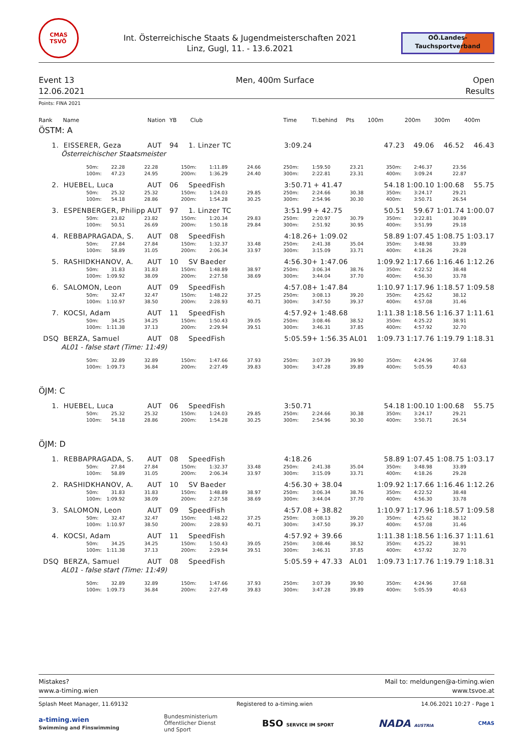CMAS
TSVÖ
Int. Österreichische Staats & Jugendmeisterschaften 2021
Linz, Gugl, 11. - 13.6.2021
OÖ.Landes-
Tauchsportverband
Event 13
12.06.2021
Men, 400m Surface Open
Results
Points: FINA 2021
| Rank | Name | Nation | YB | Club | Time | Ti.behind | Pts | 100m | 200m | 300m | 400m |
| --- | --- | --- | --- | --- | --- | --- | --- | --- | --- | --- | --- |
ÖSTM: A
| 1. | EISSERER, Geza | AUT | 94 | 1. Linzer TC | 3:09.24 | | | 47.23 | 49.06 | 46.52 | 46.43 |
Österreichischer Staatsmeister
| | 50m: | 22.28 | 22.28 | 150m: | 1:11.89 | 24.66 | 250m: | 1:59.50 | 23.21 | 350m: | 2:46.37 | 23.56 | |
| | 100m: | 47.23 | 24.95 | 200m: | 1:36.29 | 24.40 | 300m: | 2:22.81 | 23.31 | 400m: | 3:09.24 | 22.87 | |
| 2. | HUEBEL, Luca | AUT | 06 | SpeedFish | 3:50.71 | + 41.47 | | 54.18 | 1:00.10 | 1:00.68 | 55.75 |
| | 50m: | 25.32 | 25.32 | 150m: | 1:24.03 | 29.85 | 250m: | 2:24.66 | 30.38 | 350m: | 3:24.17 | 29.21 | |
| | 100m: | 54.18 | 28.86 | 200m: | 1:54.28 | 30.25 | 300m: | 2:54.96 | 30.30 | 400m: | 3:50.71 | 26.54 | |
| 3. | ESPENBERGER, Philipp | AUT | 97 | 1. Linzer TC | 3:51.99 | + 42.75 | | 50.51 | 59.67 | 1:01.74 | 1:00.07 |
| | 50m: | 23.82 | 23.82 | 150m: | 1:20.34 | 29.83 | 250m: | 2:20.97 | 30.79 | 350m: | 3:22.81 | 30.89 | |
| | 100m: | 50.51 | 26.69 | 200m: | 1:50.18 | 29.84 | 300m: | 2:51.92 | 30.95 | 400m: | 3:51.99 | 29.18 | |
| 4. | REBBAPRAGADA, S. | AUT | 08 | SpeedFish | 4:18.26 | + 1:09.02 | | 58.89 | 1:07.45 | 1:08.75 | 1:03.17 |
| | 50m: | 27.84 | 27.84 | 150m: | 1:32.37 | 33.48 | 250m: | 2:41.38 | 35.04 | 350m: | 3:48.98 | 33.89 | |
| | 100m: | 58.89 | 31.05 | 200m: | 2:06.34 | 33.97 | 300m: | 3:15.09 | 33.71 | 400m: | 4:18.26 | 29.28 | |
| 5. | RASHIDKHANOV, A. | AUT | 10 | SV Baeder | 4:56.30 | + 1:47.06 | | 1:09.92 | 1:17.66 | 1:16.46 | 1:12.26 |
| | 50m: | 31.83 | 31.83 | 150m: | 1:48.89 | 38.97 | 250m: | 3:06.34 | 38.76 | 350m: | 4:22.52 | 38.48 | |
| | 100m: | 1:09.92 | 38.09 | 200m: | 2:27.58 | 38.69 | 300m: | 3:44.04 | 37.70 | 400m: | 4:56.30 | 33.78 | |
| 6. | SALOMON, Leon | AUT | 09 | SpeedFish | 4:57.08 | + 1:47.84 | | 1:10.97 | 1:17.96 | 1:18.57 | 1:09.58 |
| | 50m: | 32.47 | 32.47 | 150m: | 1:48.22 | 37.25 | 250m: | 3:08.13 | 39.20 | 350m: | 4:25.62 | 38.12 | |
| | 100m: | 1:10.97 | 38.50 | 200m: | 2:28.93 | 40.71 | 300m: | 3:47.50 | 39.37 | 400m: | 4:57.08 | 31.46 | |
| 7. | KOCSI, Adam | AUT | 11 | SpeedFish | 4:57.92 | + 1:48.68 | | 1:11.38 | 1:18.56 | 1:16.37 | 1:11.61 |
| | 50m: | 34.25 | 34.25 | 150m: | 1:50.43 | 39.05 | 250m: | 3:08.46 | 38.52 | 350m: | 4:25.22 | 38.91 | |
| | 100m: | 1:11.38 | 37.13 | 200m: | 2:29.94 | 39.51 | 300m: | 3:46.31 | 37.85 | 400m: | 4:57.92 | 32.70 | |
| DSQ | BERZA, Samuel | AUT | 08 | SpeedFish | 5:05.59 | + 1:56.35 | AL01 | 1:09.73 | 1:17.76 | 1:19.79 | 1:18.31 |
AL01 - false start (Time: 11:49)
| | 50m: | 32.89 | 32.89 | 150m: | 1:47.66 | 37.93 | 250m: | 3:07.39 | 39.90 | 350m: | 4:24.96 | 37.68 | |
| | 100m: | 1:09.73 | 36.84 | 200m: | 2:27.49 | 39.83 | 300m: | 3:47.28 | 39.89 | 400m: | 5:05.59 | 40.63 | |
ÖJM: C
| 1. | HUEBEL, Luca | AUT | 06 | SpeedFish | 3:50.71 | | | 54.18 | 1:00.10 | 1:00.68 | 55.75 |
| | 50m: | 25.32 | 25.32 | 150m: | 1:24.03 | 29.85 | 250m: | 2:24.66 | 30.38 | 350m: | 3:24.17 | 29.21 | |
| | 100m: | 54.18 | 28.86 | 200m: | 1:54.28 | 30.25 | 300m: | 2:54.96 | 30.30 | 400m: | 3:50.71 | 26.54 | |
ÖJM: D
| 1. | REBBAPRAGADA, S. | AUT | 08 | SpeedFish | 4:18.26 | | | 58.89 | 1:07.45 | 1:08.75 | 1:03.17 |
| | 50m: | 27.84 | 27.84 | 150m: | 1:32.37 | 33.48 | 250m: | 2:41.38 | 35.04 | 350m: | 3:48.98 | 33.89 | |
| | 100m: | 58.89 | 31.05 | 200m: | 2:06.34 | 33.97 | 300m: | 3:15.09 | 33.71 | 400m: | 4:18.26 | 29.28 | |
| 2. | RASHIDKHANOV, A. | AUT | 10 | SV Baeder | 4:56.30 | + 38.04 | | 1:09.92 | 1:17.66 | 1:16.46 | 1:12.26 |
| | 50m: | 31.83 | 31.83 | 150m: | 1:48.89 | 38.97 | 250m: | 3:06.34 | 38.76 | 350m: | 4:22.52 | 38.48 | |
| | 100m: | 1:09.92 | 38.09 | 200m: | 2:27.58 | 38.69 | 300m: | 3:44.04 | 37.70 | 400m: | 4:56.30 | 33.78 | |
| 3. | SALOMON, Leon | AUT | 09 | SpeedFish | 4:57.08 | + 38.82 | | 1:10.97 | 1:17.96 | 1:18.57 | 1:09.58 |
| | 50m: | 32.47 | 32.47 | 150m: | 1:48.22 | 37.25 | 250m: | 3:08.13 | 39.20 | 350m: | 4:25.62 | 38.12 | |
| | 100m: | 1:10.97 | 38.50 | 200m: | 2:28.93 | 40.71 | 300m: | 3:47.50 | 39.37 | 400m: | 4:57.08 | 31.46 | |
| 4. | KOCSI, Adam | AUT | 11 | SpeedFish | 4:57.92 | + 39.66 | | 1:11.38 | 1:18.56 | 1:16.37 | 1:11.61 |
| | 50m: | 34.25 | 34.25 | 150m: | 1:50.43 | 39.05 | 250m: | 3:08.46 | 38.52 | 350m: | 4:25.22 | 38.91 | |
| | 100m: | 1:11.38 | 37.13 | 200m: | 2:29.94 | 39.51 | 300m: | 3:46.31 | 37.85 | 400m: | 4:57.92 | 32.70 | |
| DSQ | BERZA, Samuel | AUT | 08 | SpeedFish | 5:05.59 | + 47.33 | AL01 | 1:09.73 | 1:17.76 | 1:19.79 | 1:18.31 |
AL01 - false start (Time: 11:49)
| | 50m: | 32.89 | 32.89 | 150m: | 1:47.66 | 37.93 | 250m: | 3:07.39 | 39.90 | 350m: | 4:24.96 | 37.68 | |
| | 100m: | 1:09.73 | 36.84 | 200m: | 2:27.49 | 39.83 | 300m: | 3:47.28 | 39.89 | 400m: | 5:05.59 | 40.63 | |
Mistakes?
www.a-timing.wien
Mail to: meldungen@a-timing.wien
www.tsvoe.at
Splash Meet Manager, 11.69132 Registered to a-timing.wien 14.06.2021 10:27 - Page 1
a-timing.wien
Swimming and Finswimming
Bundesministerium
Öffentlicher Dienst
und Sport
BSO SERVICE IM SPORT
NADA AUSTRIA
CMAS